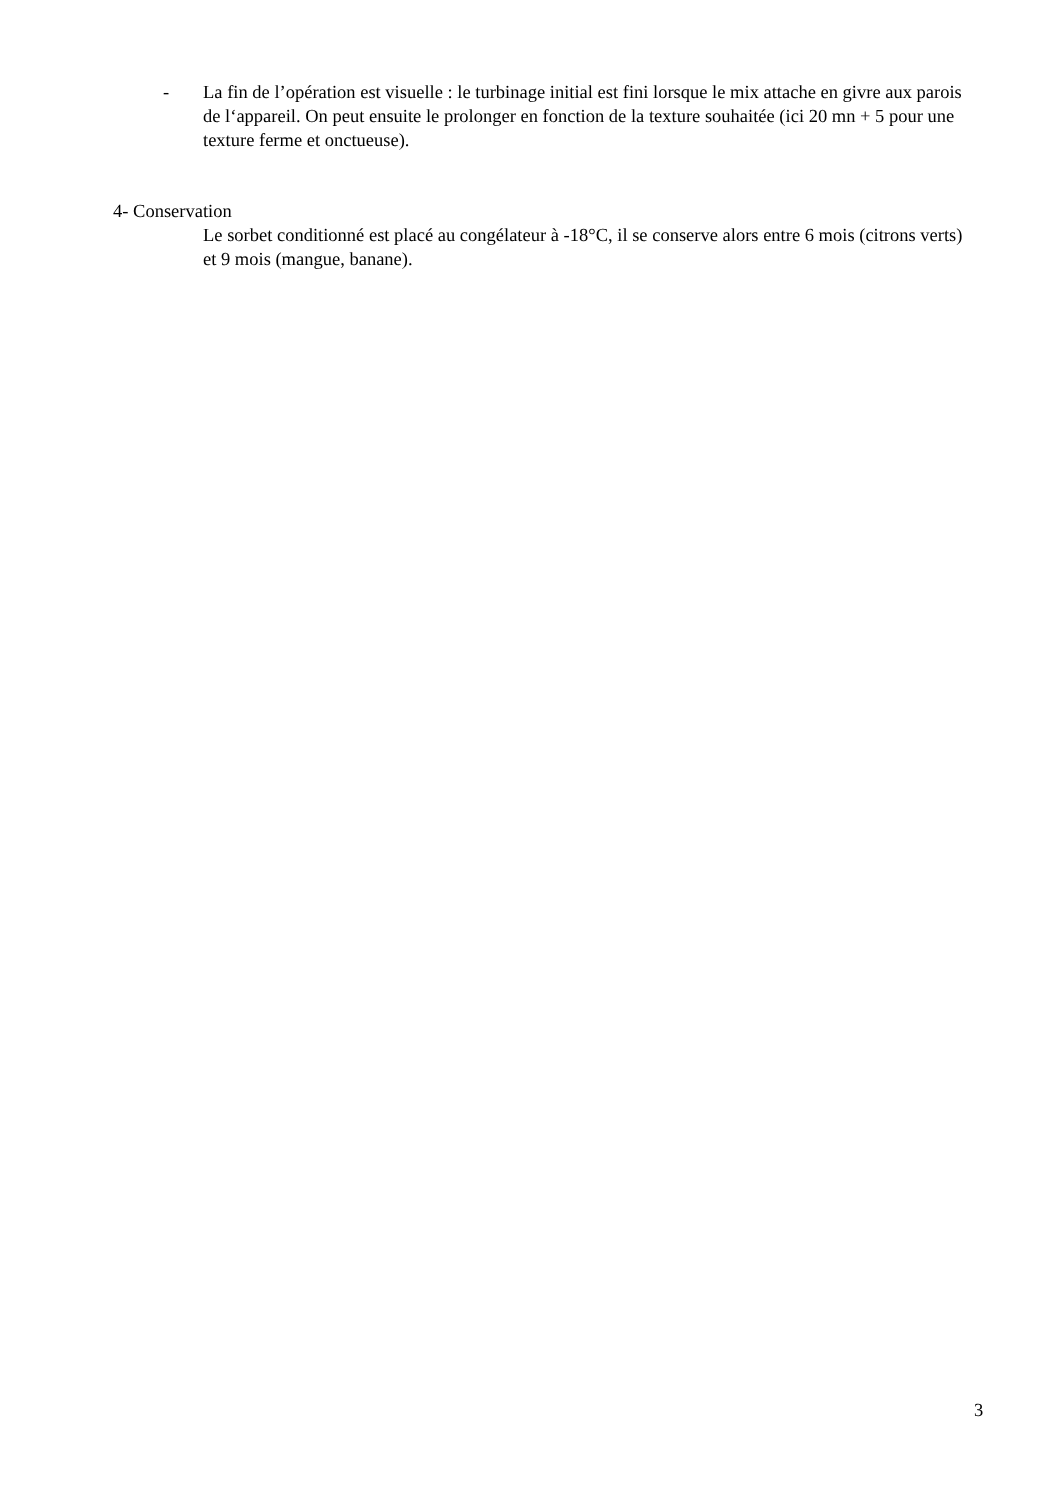- La fin de l’opération est visuelle : le turbinage initial est fini lorsque le mix attache en givre aux parois de l‘appareil. On peut ensuite le prolonger en fonction de la texture souhaitée (ici 20 mn + 5 pour une texture ferme et onctueuse).
4- Conservation
Le sorbet conditionné est placé au congélateur à -18°C, il se conserve alors entre 6 mois (citrons verts) et 9 mois (mangue, banane).
3